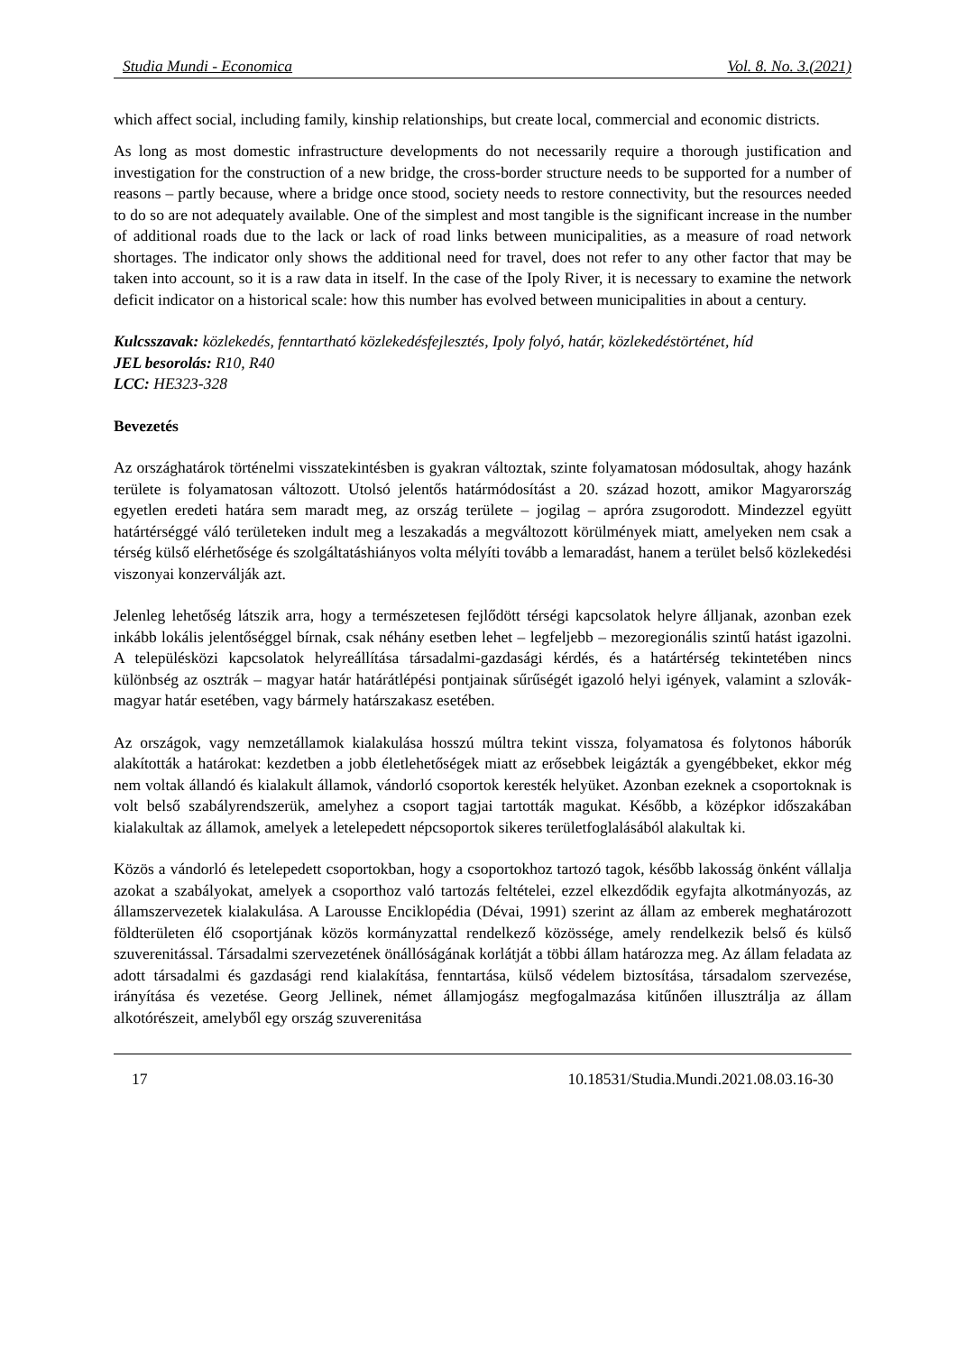Studia Mundi - Economica Vol. 8. No. 3.(2021)
which affect social, including family, kinship relationships, but create local, commercial and economic districts.
As long as most domestic infrastructure developments do not necessarily require a thorough justification and investigation for the construction of a new bridge, the cross-border structure needs to be supported for a number of reasons – partly because, where a bridge once stood, society needs to restore connectivity, but the resources needed to do so are not adequately available. One of the simplest and most tangible is the significant increase in the number of additional roads due to the lack or lack of road links between municipalities, as a measure of road network shortages. The indicator only shows the additional need for travel, does not refer to any other factor that may be taken into account, so it is a raw data in itself. In the case of the Ipoly River, it is necessary to examine the network deficit indicator on a historical scale: how this number has evolved between municipalities in about a century.
Kulcsszavak: közlekedés, fenntartható közlekedésfejlesztés, Ipoly folyó, határ, közlekedéstörténet, híd
JEL besorolás: R10, R40
LCC: HE323-328
Bevezetés
Az országhatárok történelmi visszatekintésben is gyakran változtak, szinte folyamatosan módosultak, ahogy hazánk területe is folyamatosan változott. Utolsó jelentős határmódosítást a 20. század hozott, amikor Magyarország egyetlen eredeti határa sem maradt meg, az ország területe – jogilag – apróra zsugorodott. Mindezzel együtt határtérséggé váló területeken indult meg a leszakadás a megváltozott körülmények miatt, amelyeken nem csak a térség külső elérhetősége és szolgáltatáshiányos volta mélyíti tovább a lemaradást, hanem a terület belső közlekedési viszonyai konzerválják azt.
Jelenleg lehetőség látszik arra, hogy a természetesen fejlődött térségi kapcsolatok helyre álljanak, azonban ezek inkább lokális jelentőséggel bírnak, csak néhány esetben lehet – legfeljebb – mezoregionális szintű hatást igazolni. A településközi kapcsolatok helyreállítása társadalmi-gazdasági kérdés, és a határtérség tekintetében nincs különbség az osztrák – magyar határ határátlépési pontjainak sűrűségét igazoló helyi igények, valamint a szlovák-magyar határ esetében, vagy bármely határszakasz esetében.
Az országok, vagy nemzetállamok kialakulása hosszú múltra tekint vissza, folyamatosa és folytonos háborúk alakították a határokat: kezdetben a jobb életlehetőségek miatt az erősebbek leigázták a gyengébbeket, ekkor még nem voltak állandó és kialakult államok, vándorló csoportok keresték helyüket. Azonban ezeknek a csoportoknak is volt belső szabályrendszerük, amelyhez a csoport tagjai tartották magukat. Később, a középkor időszakában kialakultak az államok, amelyek a letelepedett népcsoportok sikeres területfoglalásából alakultak ki.
Közös a vándorló és letelepedett csoportokban, hogy a csoportokhoz tartozó tagok, később lakosság önként vállalja azokat a szabályokat, amelyek a csoporthoz való tartozás feltételei, ezzel elkezdődik egyfajta alkotmányozás, az államszervezetek kialakulása. A Larousse Enciklopédia (Dévai, 1991) szerint az állam az emberek meghatározott földterületen élő csoportjának közös kormányzattal rendelkező közössége, amely rendelkezik belső és külső szuverenitással. Társadalmi szervezetének önállóságának korlátját a többi állam határozza meg. Az állam feladata az adott társadalmi és gazdasági rend kialakítása, fenntartása, külső védelem biztosítása, társadalom szervezése, irányítása és vezetése. Georg Jellinek, német államjogász megfogalmazása kitűnően illusztrálja az állam alkotórészeit, amelyből egy ország szuverenitása
17 10.18531/Studia.Mundi.2021.08.03.16-30